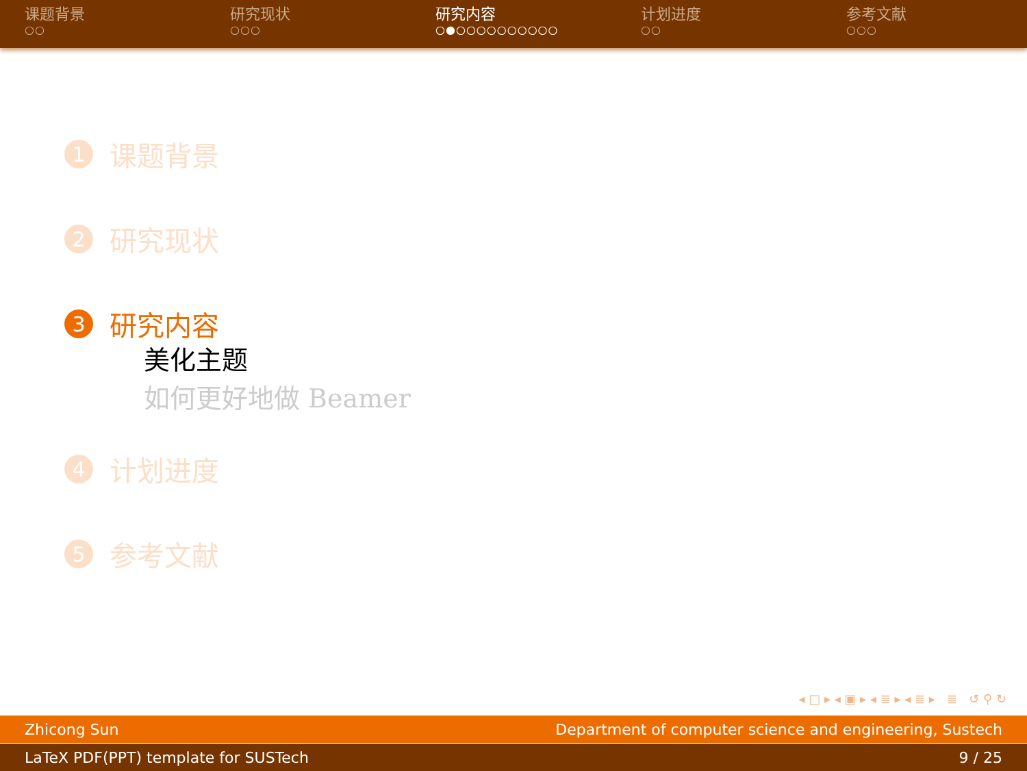课题背景
○○
研究现状
○○○
研究内容
○●○○○○○○○○○○
计划进度
○○
参考文献
○○○
1 课题背景
2 研究现状
3 研究内容
美化主题
如何更好地做 Beamer
4 计划进度
5 参考文献
◂ □ ▸ ◂ ▣ ▸ ◂ ≣ ▸ ◂ ≣ ▸ ≣ ↺ ⚲ ↻
Zhicong Sun Department of computer science and engineering, Sustech
LaTeX PDF(PPT) template for SUSTech 9 / 25